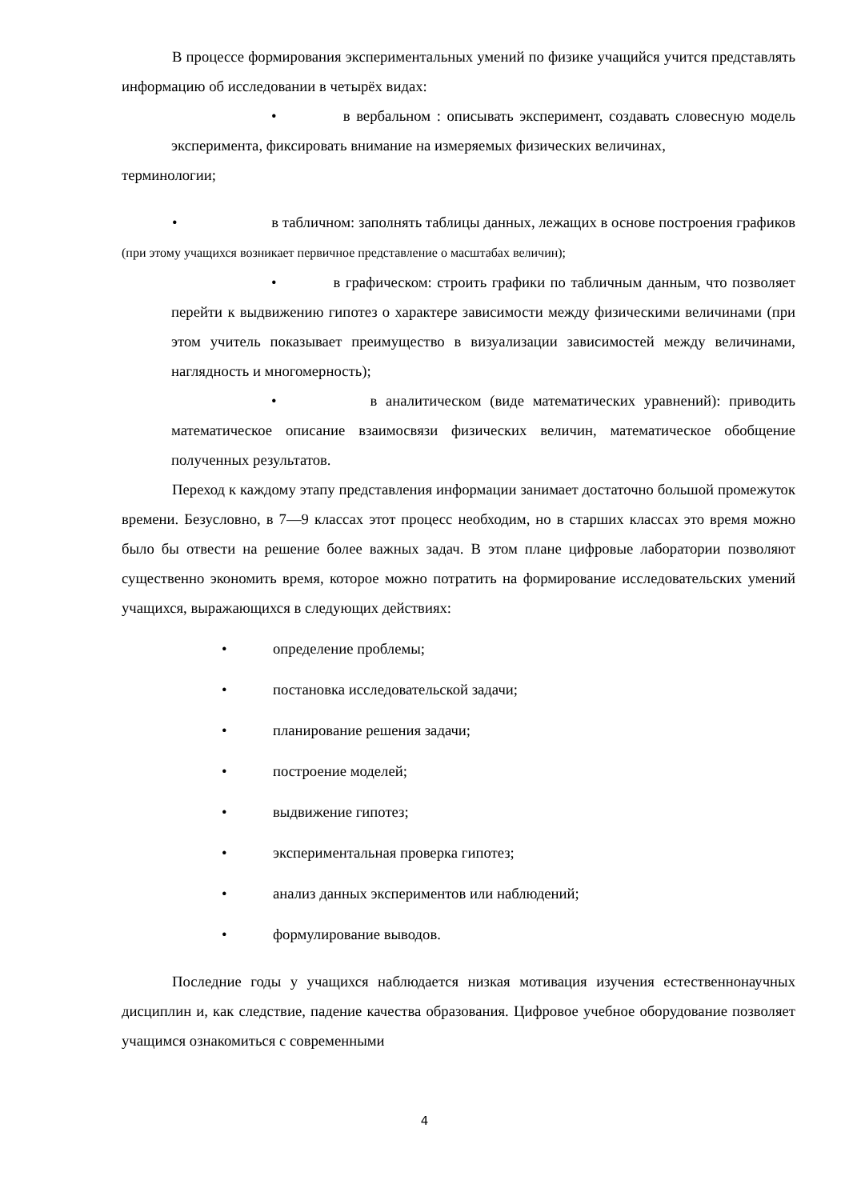В процессе формирования экспериментальных умений по физике учащийся учится представлять информацию об исследовании в четырёх видах:
• в вербальном : описывать эксперимент, создавать словесную модель эксперимента, фиксировать внимание на измеряемых физических величинах,
терминологии;
• в табличном: заполнять таблицы данных, лежащих в основе построения графиков (при этому учащихся возникает первичное представление о масштабах величин);
• в графическом: строить графики по табличным данным, что позволяет перейти к выдвижению гипотез о характере зависимости между физическими величинами (при этом учитель показывает преимущество в визуализации зависимостей между величинами, наглядность и многомерность);
• в аналитическом (виде математических уравнений): приводить математическое описание взаимосвязи физических величин, математическое обобщение полученных результатов.
Переход к каждому этапу представления информации занимает достаточно большой промежуток времени. Безусловно, в 7—9 классах этот процесс необходим, но в старших классах это время можно было бы отвести на решение более важных задач. В этом плане цифровые лаборатории позволяют существенно экономить время, которое можно потратить на формирование исследовательских умений учащихся, выражающихся в следующих действиях:
• определение проблемы;
• постановка исследовательской задачи;
• планирование решения задачи;
• построение моделей;
• выдвижение гипотез;
• экспериментальная проверка гипотез;
• анализ данных экспериментов или наблюдений;
• формулирование выводов.
Последние годы у учащихся наблюдается низкая мотивация изучения естественнонаучных дисциплин и, как следствие, падение качества образования. Цифровое учебное оборудование позволяет учащимся ознакомиться с современными
4